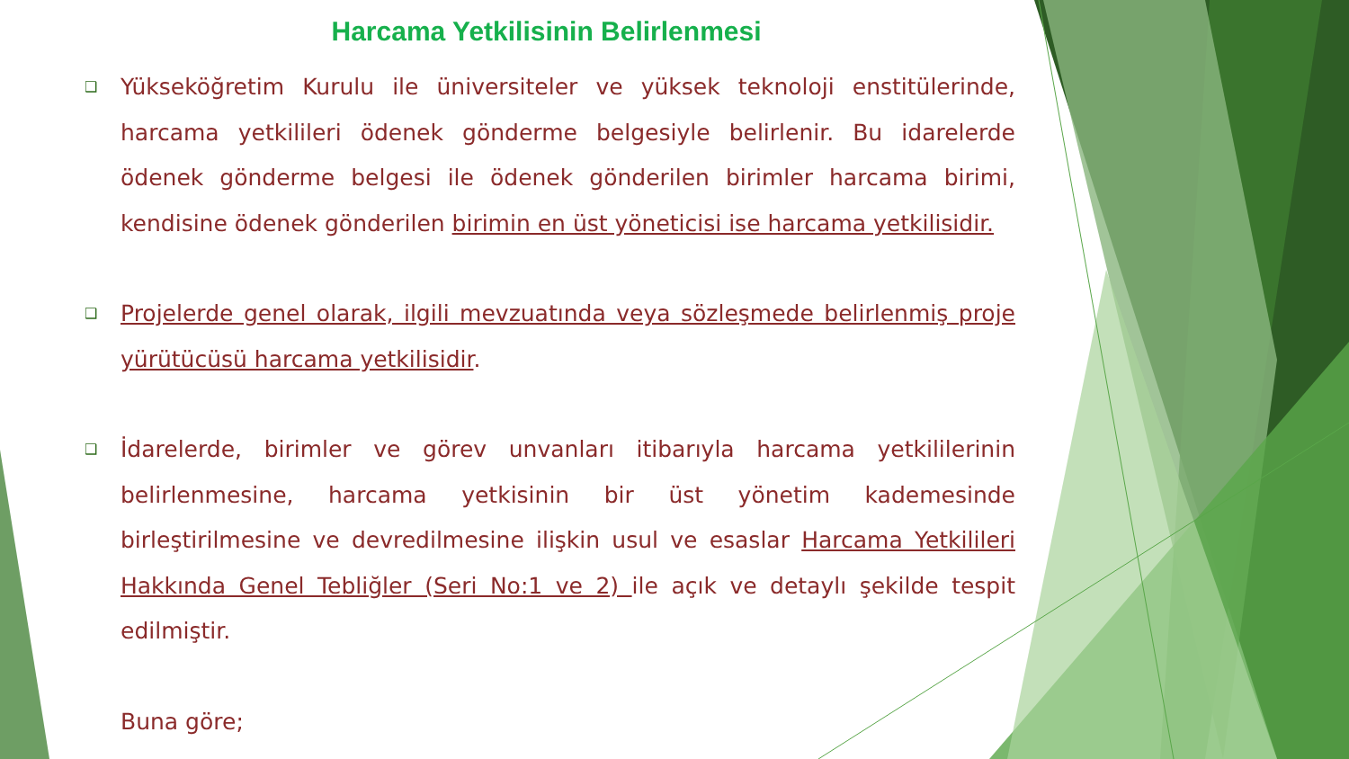Harcama Yetkilisinin Belirlenmesi
❑
Yükseköğretim Kurulu ile üniversiteler ve yüksek teknoloji enstitülerinde, harcama yetkilileri ödenek gönderme belgesiyle belirlenir. Bu idarelerde ödenek gönderme belgesi ile ödenek gönderilen birimler harcama birimi, kendisine ödenek gönderilen birimin en üst yöneticisi ise harcama yetkilisidir.
❑
Projelerde genel olarak, ilgili mevzuatında veya sözleşmede belirlenmiş proje yürütücüsü harcama yetkilisidir.
❑
İdarelerde, birimler ve görev unvanları itibarıyla harcama yetkililerinin belirlenmesine, harcama yetkisinin bir üst yönetim kademesinde birleştirilmesine ve devredilmesine ilişkin usul ve esaslar Harcama Yetkilileri Hakkında Genel Tebliğler (Seri No:1 ve 2) ile açık ve detaylı şekilde tespit edilmiştir.
Buna göre;